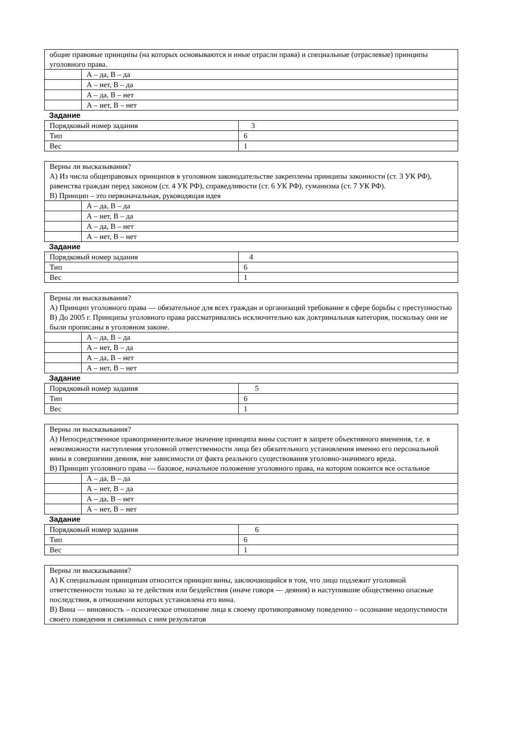| общие правовые принципы (на которых основываются и иные отрасли права) и специальные (отраслевые) принципы уголовного права. | |
| | А – да, В – да |
| | А – нет, В – да |
| | А – да, В – нет |
| | А – нет, В – нет |
Задание
| Порядковый номер задания | 3 |
| Тип | 6 |
| Вес | 1 |
| Верны ли высказывания? А) Из числа общеправовых принципов в уголовном законодательстве закреплены принципы законности (ст. 3 УК РФ), равенства граждан перед законом (ст. 4 УК РФ), справедливости (ст. 6 УК РФ), гуманизма (ст. 7 УК РФ). В) Принцип – это первоначальная, руководящая идея | |
| | А – да, В – да |
| | А – нет, В – да |
| | А – да, В – нет |
| | А – нет, В – нет |
Задание
| Порядковый номер задания | 4 |
| Тип | 6 |
| Вес | 1 |
| Верны ли высказывания? А) Принцип уголовного права — обязательное для всех граждан и организаций требование в сфере борьбы с преступностью В) До 2005 г. Принципы уголовного права рассматривались исключительно как доктринальная категория, поскольку они не были прописаны в уголовном законе. | |
| | А – да, В – да |
| | А – нет, В – да |
| | А – да, В – нет |
| | А – нет, В – нет |
Задание
| Порядковый номер задания | 5 |
| Тип | 6 |
| Вес | 1 |
| Верны ли высказывания? А) Непосредственное правоприменительное значение принципа вины состоит в запрете объективного вменения, т.е. в невозможности наступления уголовной ответственности лица без обязательного установления именно его персональной вины в совершении деяния, вне зависимости от факта реального существования уголовно-значимого вреда. В) Принцип уголовного права — базовое, начальное положение уголовного права, на котором покоится все остальное | |
| | А – да, В – да |
| | А – нет, В – да |
| | А – да, В – нет |
| | А – нет, В – нет |
Задание
| Порядковый номер задания | 6 |
| Тип | 6 |
| Вес | 1 |
| Верны ли высказывания? А) К специальным принципам относится принцип вины, заключающийся в том, что лицо подлежит уголовной ответственности только за те действия или бездействия (иначе говоря — деяния) и наступившие общественно опасные последствия, в отношении которых установлена его вина. В) Вина — виновность – психическое отношение лица к своему противоправному поведению – осознание недопустимости своего поведения и связанных с ним результатов |